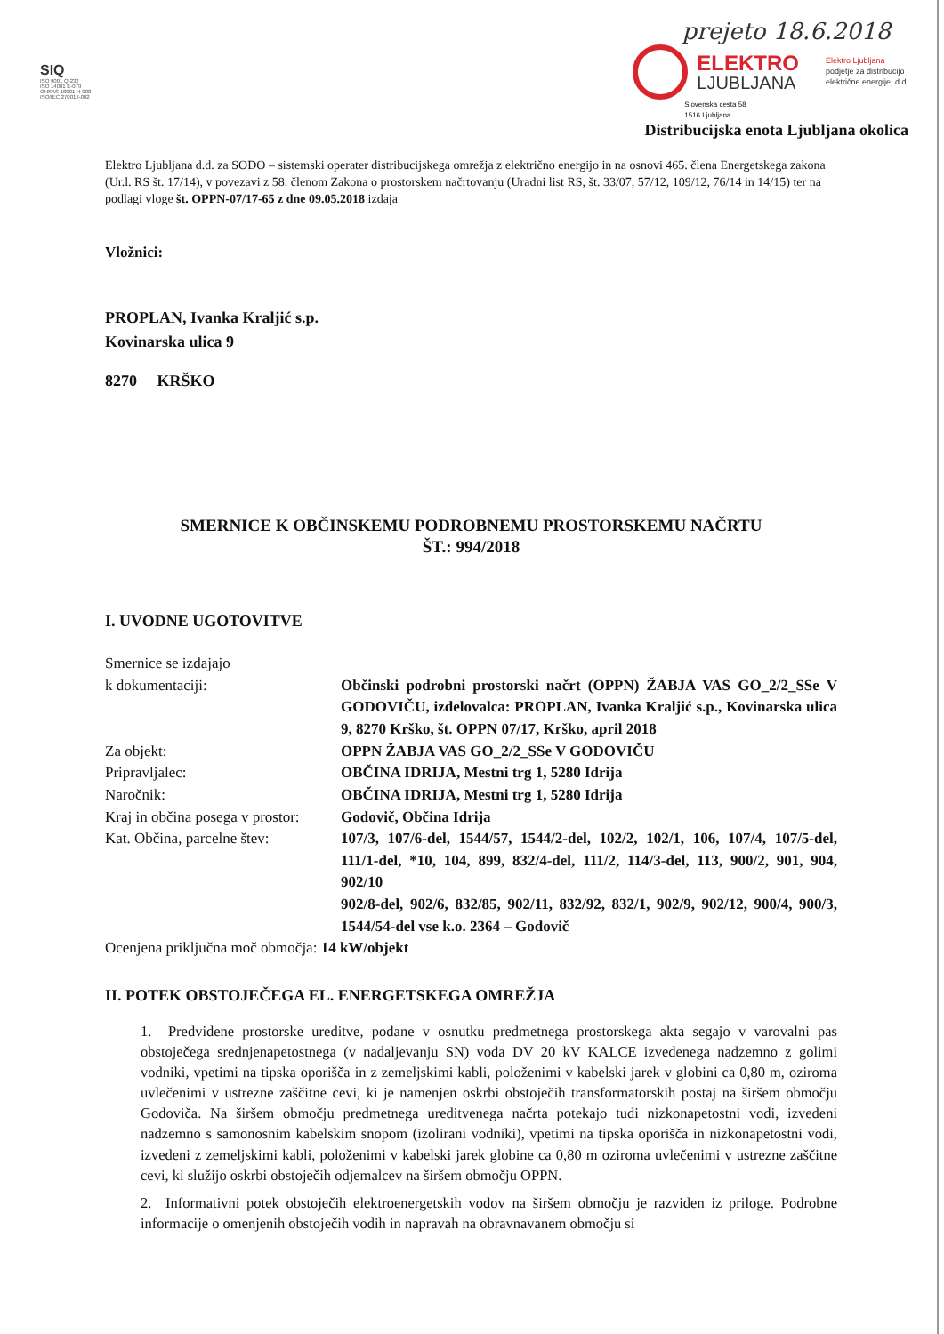SIQ
ISO 9001 Q-232
ISO 14001 E-079
OHSAS 18001 H-008
ISO/IEC 27001 I-002
prejeto 18.6.2018
ELEKTRO
LJUBLJANA
Elektro Ljubljana
podjetje za distribucijo
električne energije, d.d.
Slovenska cesta 58
1516 Ljubljana
Distribucijska enota Ljubljana okolica
Elektro Ljubljana d.d. za SODO – sistemski operater distribucijskega omrežja z električno energijo in na osnovi 465. člena Energetskega zakona (Ur.l. RS št. 17/14), v povezavi z 58. členom Zakona o prostorskem načrtovanju (Uradni list RS, št. 33/07, 57/12, 109/12, 76/14 in 14/15) ter na podlagi vloge št. OPPN-07/17-65 z dne 09.05.2018 izdaja
Vložnici:
PROPLAN, Ivanka Kraljić s.p.
Kovinarska ulica 9
8270 KRŠKO
SMERNICE K OBČINSKEMU PODROBNEMU PROSTORSKEMU NAČRTU
ŠT.: 994/2018
I. UVODNE UGOTOVITVE
Smernice se izdajajo
k dokumentaciji:
Občinski podrobni prostorski načrt (OPPN) ŽABJA VAS GO_2/2_SSe V GODOVIČU, izdelovalca: PROPLAN, Ivanka Kraljić s.p., Kovinarska ulica 9, 8270 Krško, št. OPPN 07/17, Krško, april 2018
Za objekt: OPPN ŽABJA VAS GO_2/2_SSe V GODOVIČU
Pripravljalec: OBČINA IDRIJA, Mestni trg 1, 5280 Idrija
Naročnik: OBČINA IDRIJA, Mestni trg 1, 5280 Idrija
Kraj in občina posega v prostor:
Godovič, Občina Idrija
Kat. Občina, parcelne štev:
107/3, 107/6-del, 1544/57, 1544/2-del, 102/2, 102/1, 106, 107/4, 107/5-del, 111/1-del, *10, 104, 899, 832/4-del, 111/2, 114/3-del, 113, 900/2, 901, 904, 902/10
902/8-del, 902/6, 832/85, 902/11, 832/92, 832/1, 902/9, 902/12, 900/4, 900/3, 1544/54-del vse k.o. 2364 – Godovič
Ocenjena priključna moč območja: 14 kW/objekt
II. POTEK OBSTOJEČEGA EL. ENERGETSKEGA OMREŽJA
1. Predvidene prostorske ureditve, podane v osnutku predmetnega prostorskega akta segajo v varovalni pas obstoječega srednjenapetostnega (v nadaljevanju SN) voda DV 20 kV KALCE izvedenega nadzemno z golimi vodniki, vpetimi na tipska oporišča in z zemeljskimi kabli, položenimi v kabelski jarek v globini ca 0,80 m, oziroma uvlečenimi v ustrezne zaščitne cevi, ki je namenjen oskrbi obstoječih transformatorskih postaj na širšem območju Godoviča. Na širšem območju predmetnega ureditvenega načrta potekajo tudi nizkonapetostni vodi, izvedeni nadzemno s samonosnim kabelskim snopom (izolirani vodniki), vpetimi na tipska oporišča in nizkonapetostni vodi, izvedeni z zemeljskimi kabli, položenimi v kabelski jarek globine ca 0,80 m oziroma uvlečenimi v ustrezne zaščitne cevi, ki služijo oskrbi obstoječih odjemalcev na širšem območju OPPN.
2. Informativni potek obstoječih elektroenergetskih vodov na širšem območju je razviden iz priloge. Podrobne informacije o omenjenih obstoječih vodih in napravah na obravnavanem območju si